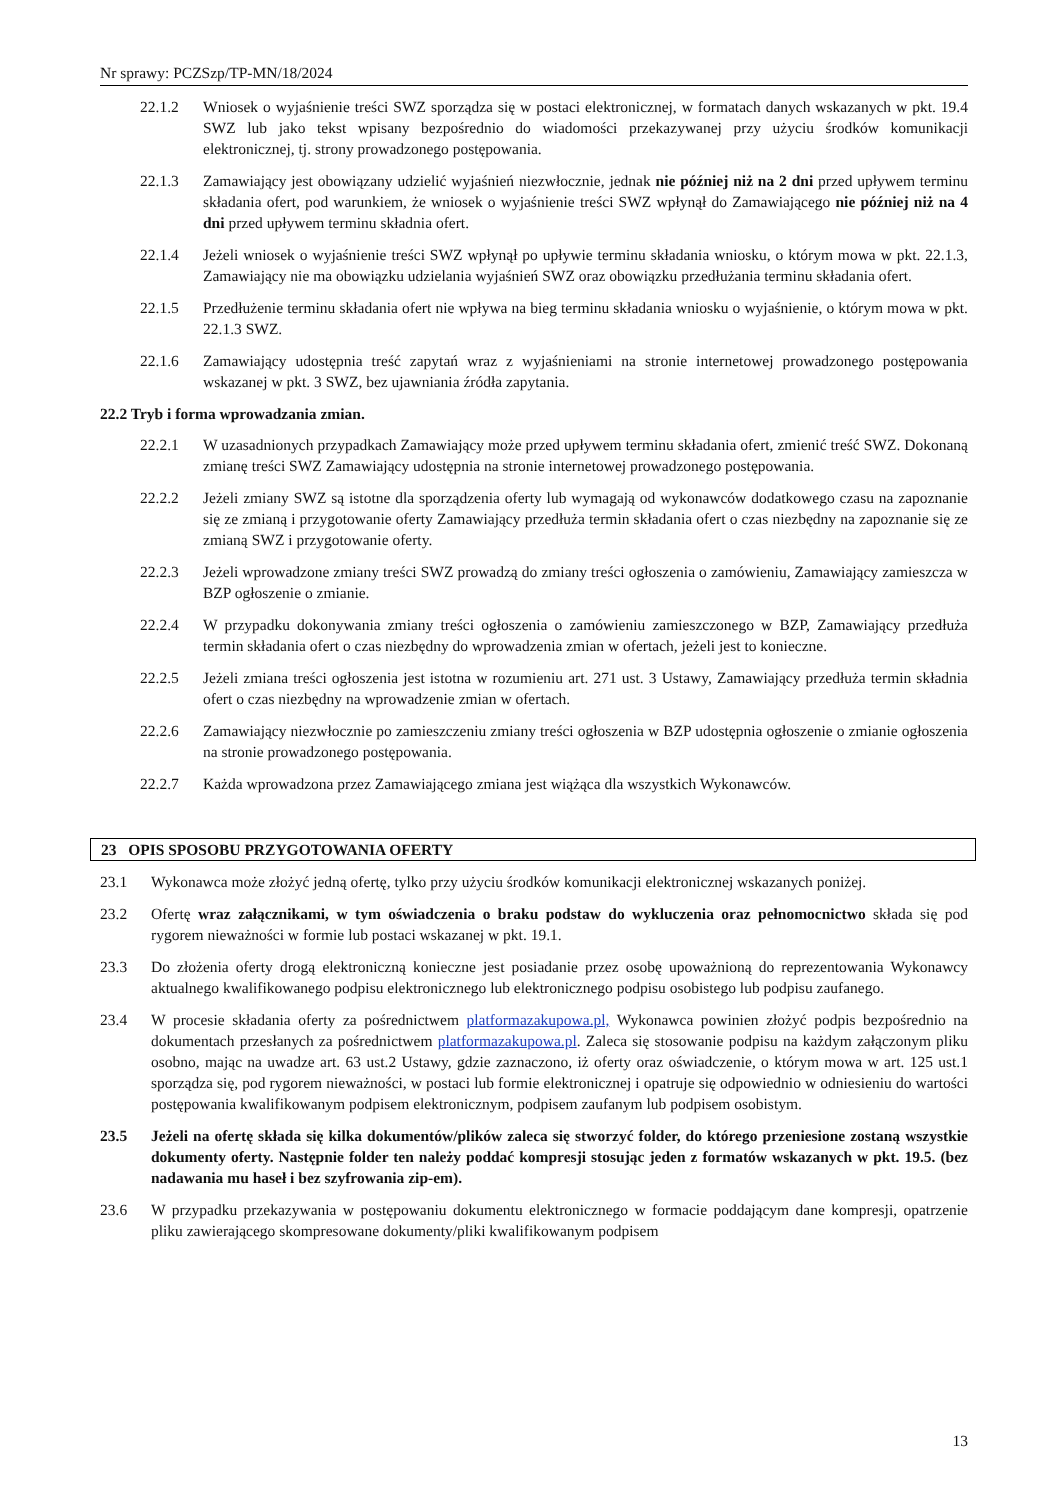Nr sprawy: PCZSzp/TP-MN/18/2024
22.1.2 Wniosek o wyjaśnienie treści SWZ sporządza się w postaci elektronicznej, w formatach danych wskazanych w pkt. 19.4 SWZ lub jako tekst wpisany bezpośrednio do wiadomości przekazywanej przy użyciu środków komunikacji elektronicznej, tj. strony prowadzonego postępowania.
22.1.3 Zamawiający jest obowiązany udzielić wyjaśnień niezwłocznie, jednak nie później niż na 2 dni przed upływem terminu składania ofert, pod warunkiem, że wniosek o wyjaśnienie treści SWZ wpłynął do Zamawiającego nie później niż na 4 dni przed upływem terminu składnia ofert.
22.1.4 Jeżeli wniosek o wyjaśnienie treści SWZ wpłynął po upływie terminu składania wniosku, o którym mowa w pkt. 22.1.3, Zamawiający nie ma obowiązku udzielania wyjaśnień SWZ oraz obowiązku przedłużania terminu składania ofert.
22.1.5 Przedłużenie terminu składania ofert nie wpływa na bieg terminu składania wniosku o wyjaśnienie, o którym mowa w pkt. 22.1.3 SWZ.
22.1.6 Zamawiający udostępnia treść zapytań wraz z wyjaśnieniami na stronie internetowej prowadzonego postępowania wskazanej w pkt. 3 SWZ, bez ujawniania źródła zapytania.
22.2 Tryb i forma wprowadzania zmian.
22.2.1 W uzasadnionych przypadkach Zamawiający może przed upływem terminu składania ofert, zmienić treść SWZ. Dokonaną zmianę treści SWZ Zamawiający udostępnia na stronie internetowej prowadzonego postępowania.
22.2.2 Jeżeli zmiany SWZ są istotne dla sporządzenia oferty lub wymagają od wykonawców dodatkowego czasu na zapoznanie się ze zmianą i przygotowanie oferty Zamawiający przedłuża termin składania ofert o czas niezbędny na zapoznanie się ze zmianą SWZ i przygotowanie oferty.
22.2.3 Jeżeli wprowadzone zmiany treści SWZ prowadzą do zmiany treści ogłoszenia o zamówieniu, Zamawiający zamieszcza w BZP ogłoszenie o zmianie.
22.2.4 W przypadku dokonywania zmiany treści ogłoszenia o zamówieniu zamieszczonego w BZP, Zamawiający przedłuża termin składania ofert o czas niezbędny do wprowadzenia zmian w ofertach, jeżeli jest to konieczne.
22.2.5 Jeżeli zmiana treści ogłoszenia jest istotna w rozumieniu art. 271 ust. 3 Ustawy, Zamawiający przedłuża termin składnia ofert o czas niezbędny na wprowadzenie zmian w ofertach.
22.2.6 Zamawiający niezwłocznie po zamieszczeniu zmiany treści ogłoszenia w BZP udostępnia ogłoszenie o zmianie ogłoszenia na stronie prowadzonego postępowania.
22.2.7 Każda wprowadzona przez Zamawiającego zmiana jest wiążąca dla wszystkich Wykonawców.
23 OPIS SPOSOBU PRZYGOTOWANIA OFERTY
23.1 Wykonawca może złożyć jedną ofertę, tylko przy użyciu środków komunikacji elektronicznej wskazanych poniżej.
23.2 Ofertę wraz załącznikami, w tym oświadczenia o braku podstaw do wykluczenia oraz pełnomocnictwo składa się pod rygorem nieważności w formie lub postaci wskazanej w pkt. 19.1.
23.3 Do złożenia oferty drogą elektroniczną konieczne jest posiadanie przez osobę upoważnioną do reprezentowania Wykonawcy aktualnego kwalifikowanego podpisu elektronicznego lub elektronicznego podpisu osobistego lub podpisu zaufanego.
23.4 W procesie składania oferty za pośrednictwem platformazakupowa.pl, Wykonawca powinien złożyć podpis bezpośrednio na dokumentach przesłanych za pośrednictwem platformazakupowa.pl. Zaleca się stosowanie podpisu na każdym załączonym pliku osobno, mając na uwadze art. 63 ust.2 Ustawy, gdzie zaznaczono, iż oferty oraz oświadczenie, o którym mowa w art. 125 ust.1 sporządza się, pod rygorem nieważności, w postaci lub formie elektronicznej i opatruje się odpowiednio w odniesieniu do wartości postępowania kwalifikowanym podpisem elektronicznym, podpisem zaufanym lub podpisem osobistym.
23.5 Jeżeli na ofertę składa się kilka dokumentów/plików zaleca się stworzyć folder, do którego przeniesione zostaną wszystkie dokumenty oferty. Następnie folder ten należy poddać kompresji stosując jeden z formatów wskazanych w pkt. 19.5. (bez nadawania mu haseł i bez szyfrowania zip-em).
23.6 W przypadku przekazywania w postępowaniu dokumentu elektronicznego w formacie poddającym dane kompresji, opatrzenie pliku zawierającego skompresowane dokumenty/pliki kwalifikowanym podpisem
13